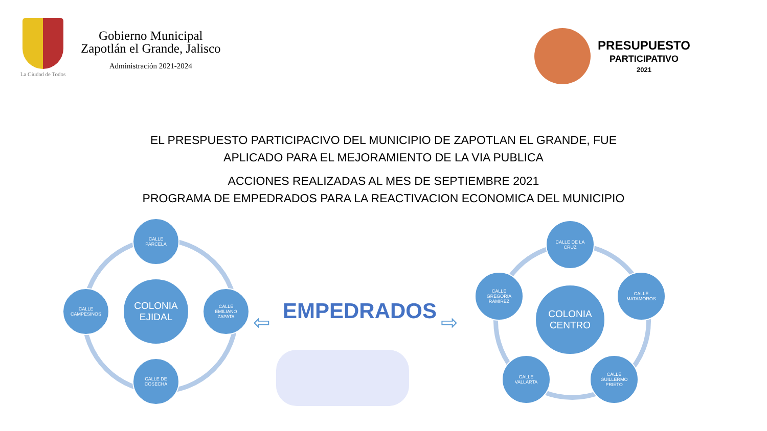La Ciudad de Todos
Gobierno Municipal
Zapotlán el Grande, Jalisco
Administración 2021-2024
PRESUPUESTO
PARTICIPATIVO
2021
EL PRESPUESTO PARTICIPACIVO DEL MUNICIPIO DE ZAPOTLAN EL GRANDE, FUE
APLICADO PARA EL MEJORAMIENTO DE LA VIA PUBLICA
ACCIONES REALIZADAS AL MES DE SEPTIEMBRE 2021
PROGRAMA DE EMPEDRADOS PARA LA REACTIVACION ECONOMICA DEL MUNICIPIO
COLONIA
EJIDAL
CALLE
PARCELA
CALLE
EMILIANO
ZAPATA
CALLE DE
COSECHA
CALLE
CAMPESINOS
⇦ EMPEDRADOS ⇨
COLONIA
CENTRO
CALLE DE LA
CRUZ
CALLE
GREGORIA
RAMIREZ
CALLE
MATAMOROS
CALLE
VALLARTA
CALLE
GUILLERMO
PRIETO